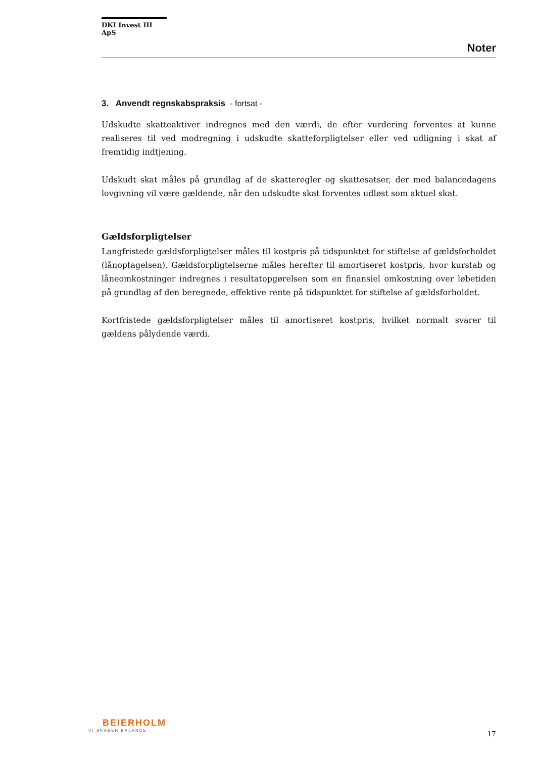DKI Invest III ApS
Noter
3. Anvendt regnskabspraksis - fortsat -
Udskudte skatteaktiver indregnes med den værdi, de efter vurdering forventes at kunne realiseres til ved modregning i udskudte skatteforpligtelser eller ved udligning i skat af fremtidig indtjening.
Udskudt skat måles på grundlag af de skatteregler og skattesatser, der med balancedagens lovgivning vil være gældende, når den udskudte skat forventes udløst som aktuel skat.
Gældsforpligtelser
Langfristede gældsforpligtelser måles til kostpris på tidspunktet for stiftelse af gældsforholdet (lånoptagelsen). Gældsforpligtelserne måles herefter til amortiseret kostpris, hvor kurstab og låneomkostninger indregnes i resultatopgørelsen som en finansiel omkostning over løbetiden på grundlag af den beregnede, effektive rente på tidspunktet for stiftelse af gældsforholdet.
Kortfristede gældsforpligtelser måles til amortiseret kostpris, hvilket normalt svarer til gældens pålydende værdi.
BEIERHOLM
VI SKABER BALANCE
17